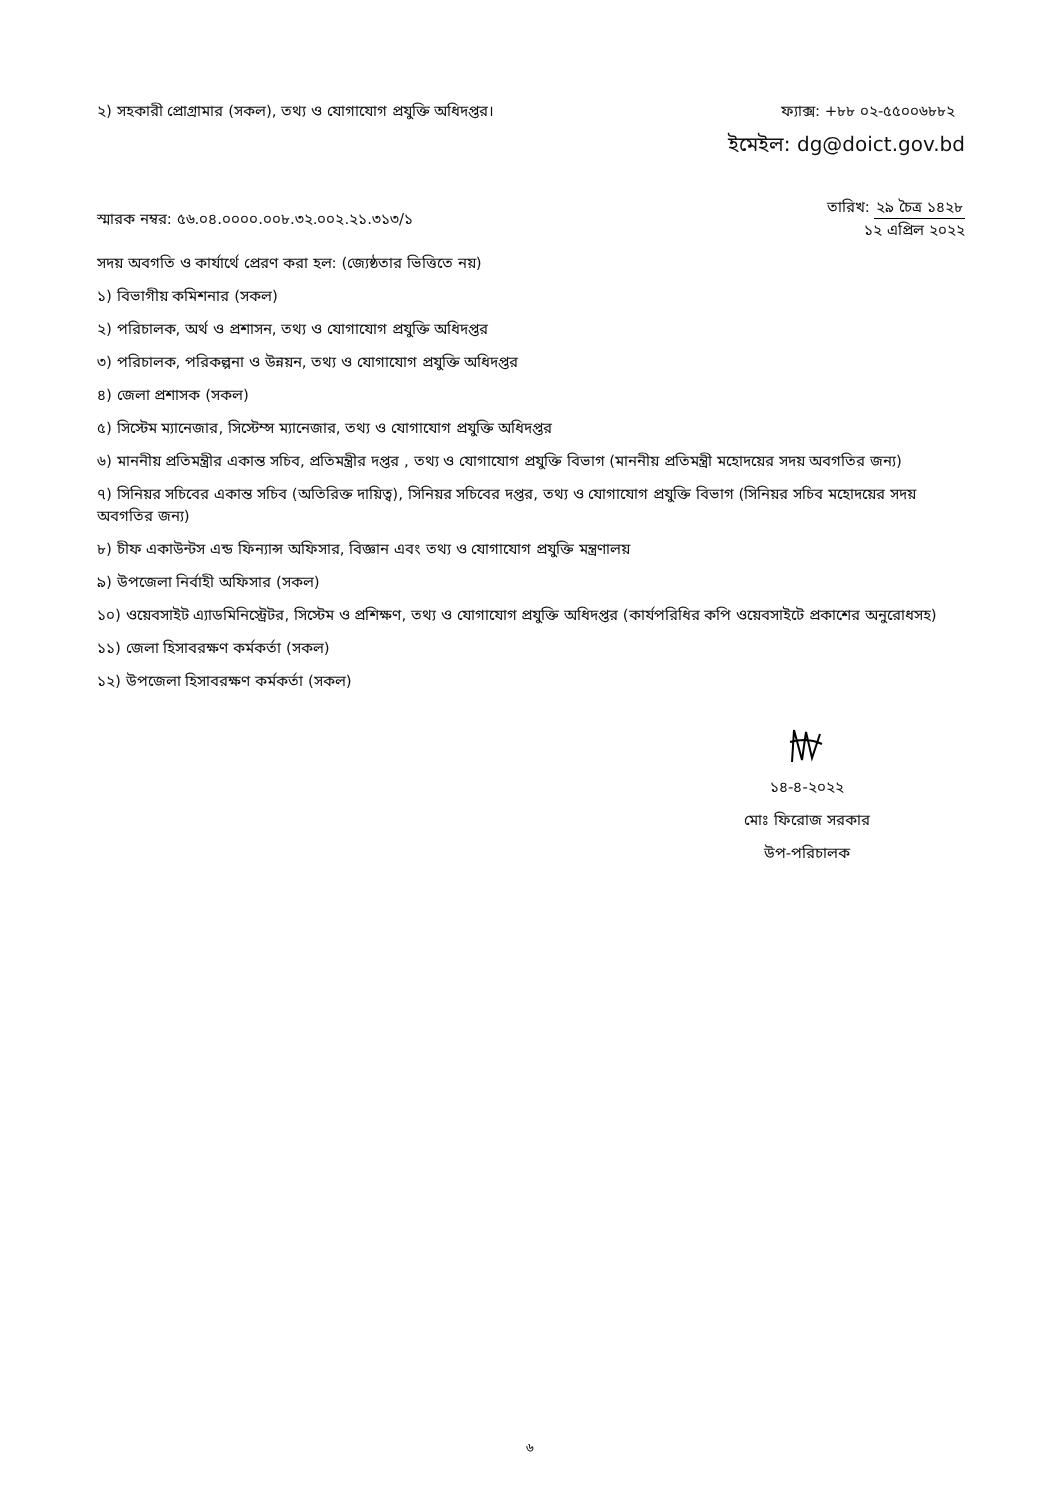২) সহকারী প্রোগ্রামার (সকল), তথ্য ও যোগাযোগ প্রযুক্তি অধিদপ্তর।
ফ্যাক্স: +৮৮ ০২-৫৫০০৬৮৮২
ইমেইল: dg@doict.gov.bd
স্মারক নম্বর: ৫৬.০৪.০০০০.০০৮.৩২.০০২.২১.৩১৩/১
তারিখ: ২৯ চৈত্র ১৪২৮
১২ এপ্রিল ২০২২
সদয় অবগতি ও কার্যার্থে প্রেরণ করা হল: (জ্যেষ্ঠতার ভিত্তিতে নয়)
১) বিভাগীয় কমিশনার (সকল)
২) পরিচালক, অর্থ ও প্রশাসন, তথ্য ও যোগাযোগ প্রযুক্তি অধিদপ্তর
৩) পরিচালক, পরিকল্পনা ও উন্নয়ন, তথ্য ও যোগাযোগ প্রযুক্তি অধিদপ্তর
৪) জেলা প্রশাসক (সকল)
৫) সিস্টেম ম্যানেজার, সিস্টেম্স ম্যানেজার, তথ্য ও যোগাযোগ প্রযুক্তি অধিদপ্তর
৬) মাননীয় প্রতিমন্ত্রীর একান্ত সচিব, প্রতিমন্ত্রীর দপ্তর , তথ্য ও যোগাযোগ প্রযুক্তি বিভাগ (মাননীয় প্রতিমন্ত্রী মহোদয়ের সদয় অবগতির জন্য)
৭) সিনিয়র সচিবের একান্ত সচিব (অতিরিক্ত দায়িত্ব), সিনিয়র সচিবের দপ্তর, তথ্য ও যোগাযোগ প্রযুক্তি বিভাগ (সিনিয়র সচিব মহোদয়ের সদয় অবগতির জন্য)
৮) চীফ একাউন্টস এন্ড ফিন্যান্স অফিসার, বিজ্ঞান এবং তথ্য ও যোগাযোগ প্রযুক্তি মন্ত্রণালয়
৯) উপজেলা নির্বাহী অফিসার (সকল)
১০) ওয়েবসাইট এ্যাডমিনিস্ট্রেটর, সিস্টেম ও প্রশিক্ষণ, তথ্য ও যোগাযোগ প্রযুক্তি অধিদপ্তর (কার্যপরিধির কপি ওয়েবসাইটে প্রকাশের অনুরোধসহ)
১১) জেলা হিসাবরক্ষণ কর্মকর্তা (সকল)
১২) উপজেলা হিসাবরক্ষণ কর্মকর্তা (সকল)
১৪-৪-২০২২
মোঃ ফিরোজ সরকার
উপ-পরিচালক
৬